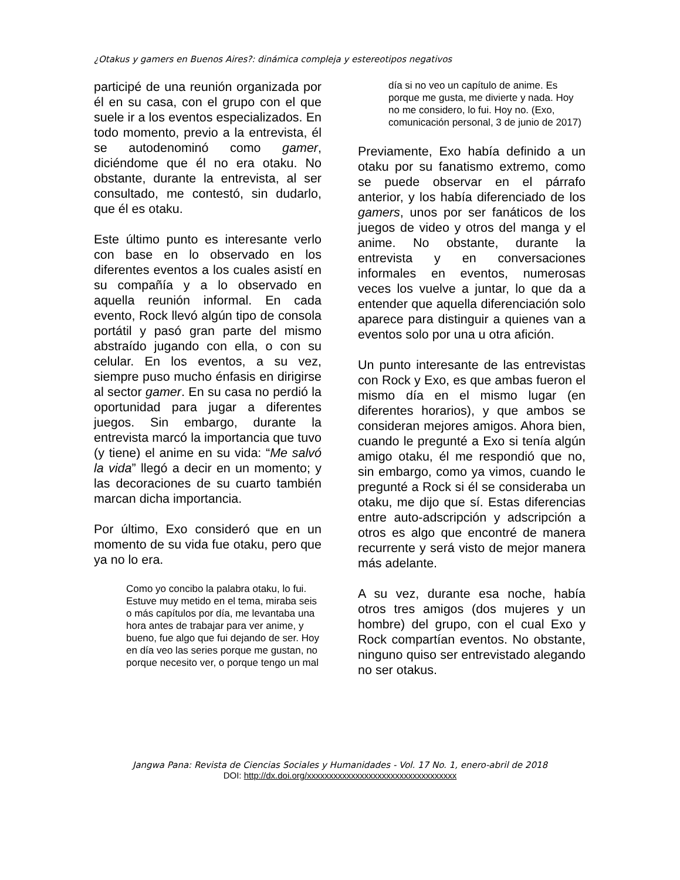¿Otakus y gamers en Buenos Aires?: dinámica compleja y estereotipos negativos
participé de una reunión organizada por él en su casa, con el grupo con el que suele ir a los eventos especializados. En todo momento, previo a la entrevista, él se autodenominó como gamer, diciéndome que él no era otaku. No obstante, durante la entrevista, al ser consultado, me contestó, sin dudarlo, que él es otaku.
Este último punto es interesante verlo con base en lo observado en los diferentes eventos a los cuales asistí en su compañía y a lo observado en aquella reunión informal. En cada evento, Rock llevó algún tipo de consola portátil y pasó gran parte del mismo abstraído jugando con ella, o con su celular. En los eventos, a su vez, siempre puso mucho énfasis en dirigirse al sector gamer. En su casa no perdió la oportunidad para jugar a diferentes juegos. Sin embargo, durante la entrevista marcó la importancia que tuvo (y tiene) el anime en su vida: “Me salvó la vida” llegó a decir en un momento; y las decoraciones de su cuarto también marcan dicha importancia.
Por último, Exo consideró que en un momento de su vida fue otaku, pero que ya no lo era.
Como yo concibo la palabra otaku, lo fui. Estuve muy metido en el tema, miraba seis o más capítulos por día, me levantaba una hora antes de trabajar para ver anime, y bueno, fue algo que fui dejando de ser. Hoy en día veo las series porque me gustan, no porque necesito ver, o porque tengo un mal
día si no veo un capítulo de anime. Es porque me gusta, me divierte y nada. Hoy no me considero, lo fui. Hoy no. (Exo, comunicación personal, 3 de junio de 2017)
Previamente, Exo había definido a un otaku por su fanatismo extremo, como se puede observar en el párrafo anterior, y los había diferenciado de los gamers, unos por ser fanáticos de los juegos de video y otros del manga y el anime. No obstante, durante la entrevista y en conversaciones informales en eventos, numerosas veces los vuelve a juntar, lo que da a entender que aquella diferenciación solo aparece para distinguir a quienes van a eventos solo por una u otra afición.
Un punto interesante de las entrevistas con Rock y Exo, es que ambas fueron el mismo día en el mismo lugar (en diferentes horarios), y que ambos se consideran mejores amigos. Ahora bien, cuando le pregunté a Exo si tenía algún amigo otaku, él me respondió que no, sin embargo, como ya vimos, cuando le pregunté a Rock si él se consideraba un otaku, me dijo que sí. Estas diferencias entre auto-adscripción y adscripción a otros es algo que encontré de manera recurrente y será visto de mejor manera más adelante.
A su vez, durante esa noche, había otros tres amigos (dos mujeres y un hombre) del grupo, con el cual Exo y Rock compartían eventos. No obstante, ninguno quiso ser entrevistado alegando no ser otakus.
Jangwa Pana: Revista de Ciencias Sociales y Humanidades - Vol. 17 No. 1, enero-abril de 2018
DOI: http://dx.doi.org/xxxxxxxxxxxxxxxxxxxxxxxxxxxxxxxxxx